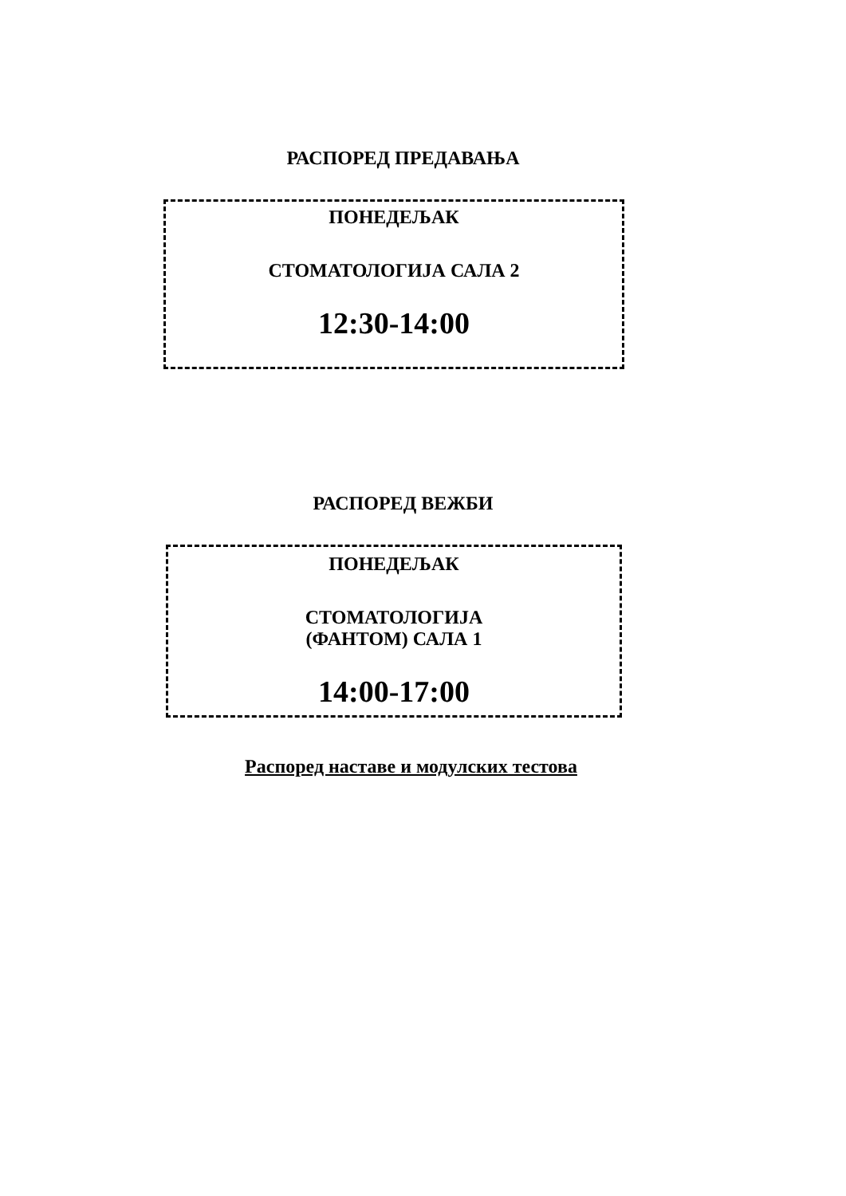РАСПОРЕД ПРЕДАВАЊА
ПОНЕДЕЉАК
СТОМАТОЛОГИЈА САЛА 2
12:30-14:00
РАСПОРЕД ВЕЖБИ
ПОНЕДЕЉАК
СТОМАТОЛОГИЈА
(ФАНТОМ) САЛА 1
14:00-17:00
Распоред наставе и модулских тестова